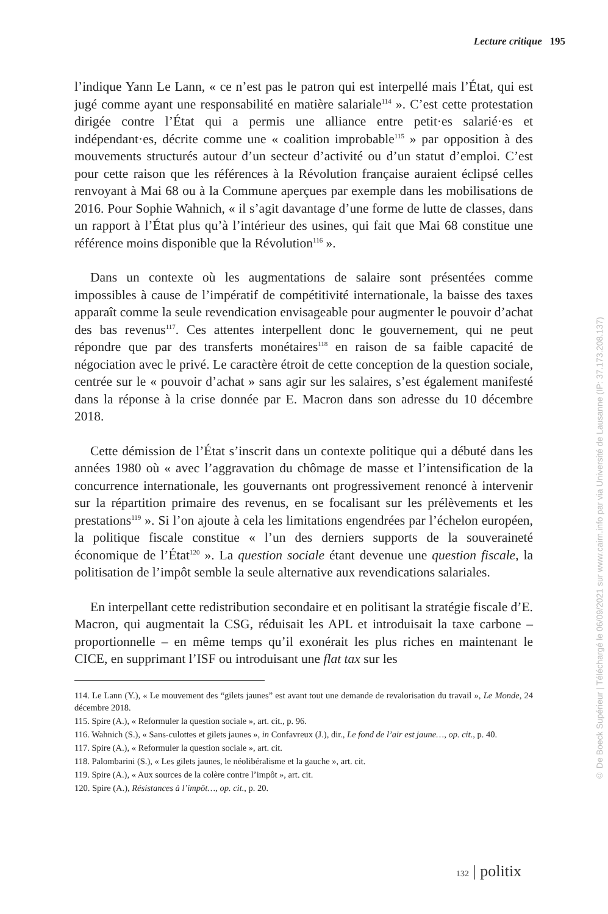Lecture critique 195
l’indique Yann Le Lann, « ce n’est pas le patron qui est interpellé mais l’État, qui est jugé comme ayant une responsabilité en matière salariale<sup>114</sup> ». C’est cette protestation dirigée contre l’État qui a permis une alliance entre petit·es salarié·es et indépendant·es, décrite comme une « coalition improbable<sup>115</sup> » par opposition à des mouvements structurés autour d’un secteur d’activité ou d’un statut d’emploi. C’est pour cette raison que les références à la Révolution française auraient éclipsé celles renvoyant à Mai 68 ou à la Commune aperçues par exemple dans les mobilisations de 2016. Pour Sophie Wahnich, « il s’agit davantage d’une forme de lutte de classes, dans un rapport à l’État plus qu’à l’intérieur des usines, qui fait que Mai 68 constitue une référence moins disponible que la Révolution<sup>116</sup> ».
Dans un contexte où les augmentations de salaire sont présentées comme impossibles à cause de l’impératif de compétitivité internationale, la baisse des taxes apparaît comme la seule revendication envisageable pour augmenter le pouvoir d’achat des bas revenus<sup>117</sup>. Ces attentes interpellent donc le gouvernement, qui ne peut répondre que par des transferts monétaires<sup>118</sup> en raison de sa faible capacité de négociation avec le privé. Le caractère étroit de cette conception de la question sociale, centrée sur le « pouvoir d’achat » sans agir sur les salaires, s’est également manifesté dans la réponse à la crise donnée par E. Macron dans son adresse du 10 décembre 2018.
Cette démission de l’État s’inscrit dans un contexte politique qui a débuté dans les années 1980 où « avec l’aggravation du chômage de masse et l’intensification de la concurrence internationale, les gouvernants ont progressivement renoncé à intervenir sur la répartition primaire des revenus, en se focalisant sur les prélèvements et les prestations<sup>119</sup> ». Si l’on ajoute à cela les limitations engendrées par l’échelon européen, la politique fiscale constitue « l’un des derniers supports de la souveraineté économique de l’État<sup>120</sup> ». La question sociale étant devenue une question fiscale, la politisation de l’impôt semble la seule alternative aux revendications salariales.
En interpellant cette redistribution secondaire et en politisant la stratégie fiscale d’E. Macron, qui augmentait la CSG, réduisait les APL et introduisait la taxe carbone – proportionnelle – en même temps qu’il exonérait les plus riches en maintenant le CICE, en supprimant l’ISF ou introduisant une flat tax sur les
114. Le Lann (Y.), « Le mouvement des “gilets jaunes” est avant tout une demande de revalorisation du travail », Le Monde, 24 décembre 2018.
115. Spire (A.), « Reformuler la question sociale », art. cit., p. 96.
116. Wahnich (S.), « Sans-culottes et gilets jaunes », in Confavreux (J.), dir., Le fond de l’air est jaune…, op. cit., p. 40.
117. Spire (A.), « Reformuler la question sociale », art. cit.
118. Palombarini (S.), « Les gilets jaunes, le néolibéralisme et la gauche », art. cit.
119. Spire (A.), « Aux sources de la colère contre l’impôt », art. cit.
120. Spire (A.), Résistances à l’impôt…, op. cit., p. 20.
132 | politix
© De Boeck Supérieur | Téléchargé le 06/09/2021 sur www.cairn.info par via Université de Lausanne (IP: 37.173.208.137)